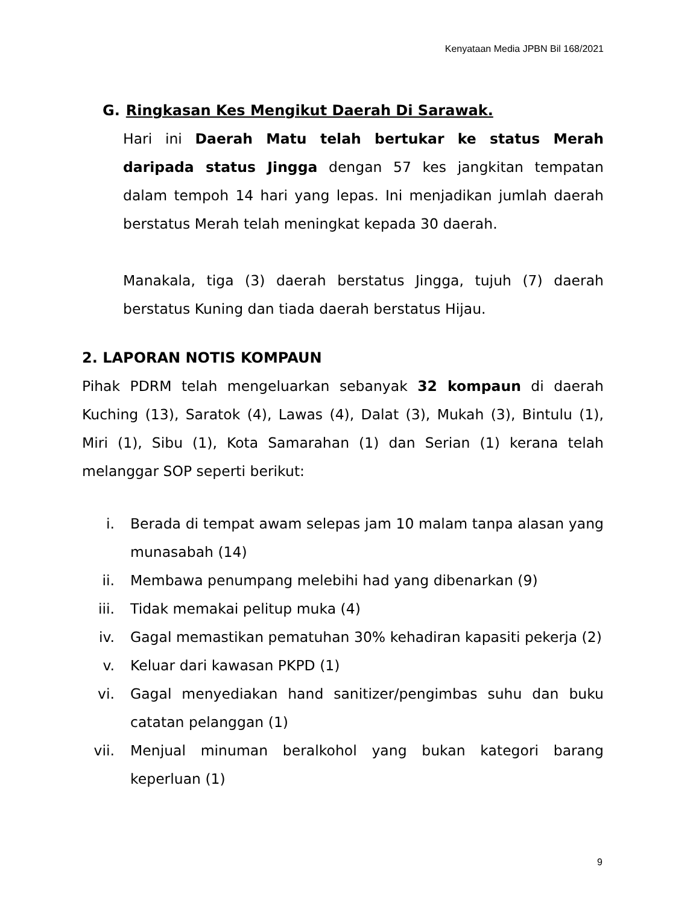Kenyataan Media JPBN Bil 168/2021
G. Ringkasan Kes Mengikut Daerah Di Sarawak.
Hari ini Daerah Matu telah bertukar ke status Merah daripada status Jingga dengan 57 kes jangkitan tempatan dalam tempoh 14 hari yang lepas. Ini menjadikan jumlah daerah berstatus Merah telah meningkat kepada 30 daerah.
Manakala, tiga (3) daerah berstatus Jingga, tujuh (7) daerah berstatus Kuning dan tiada daerah berstatus Hijau.
2. LAPORAN NOTIS KOMPAUN
Pihak PDRM telah mengeluarkan sebanyak 32 kompaun di daerah Kuching (13), Saratok (4), Lawas (4), Dalat (3), Mukah (3), Bintulu (1), Miri (1), Sibu (1), Kota Samarahan (1) dan Serian (1) kerana telah melanggar SOP seperti berikut:
i. Berada di tempat awam selepas jam 10 malam tanpa alasan yang munasabah (14)
ii. Membawa penumpang melebihi had yang dibenarkan (9)
iii. Tidak memakai pelitup muka (4)
iv. Gagal memastikan pematuhan 30% kehadiran kapasiti pekerja (2)
v. Keluar dari kawasan PKPD (1)
vi. Gagal menyediakan hand sanitizer/pengimbas suhu dan buku catatan pelanggan (1)
vii. Menjual minuman beralkohol yang bukan kategori barang keperluan (1)
9